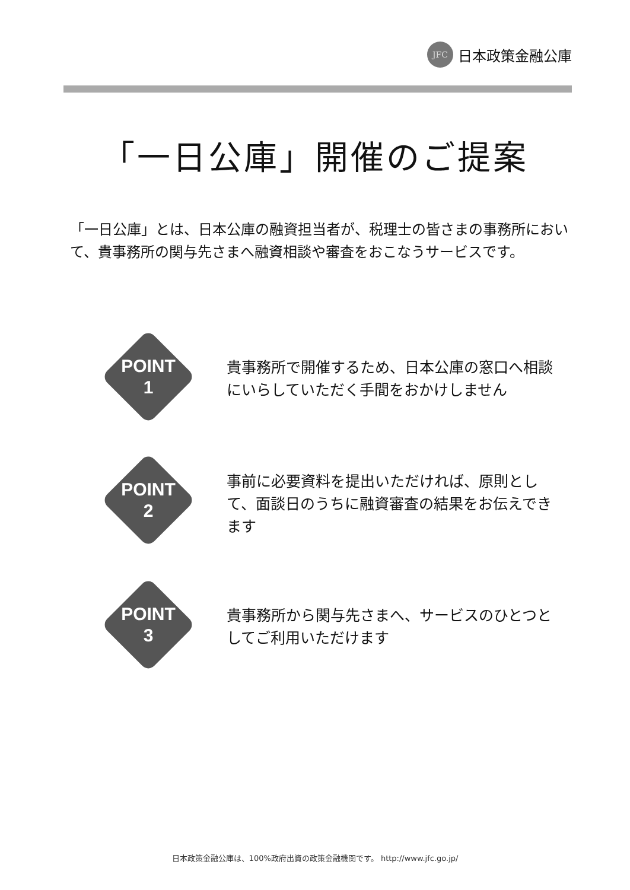JFC
日本政策金融公庫
「一日公庫」開催のご提案
「一日公庫」とは、日本公庫の融資担当者が、税理士の皆さまの事務所において、貴事務所の関与先さまへ融資相談や審査をおこなうサービスです。
POINT
1
貴事務所で開催するため、日本公庫の窓口へ相談にいらしていただく手間をおかけしません
POINT
2
事前に必要資料を提出いただければ、原則として、面談日のうちに融資審査の結果をお伝えできます
POINT
3
貴事務所から関与先さまへ、サービスのひとつとしてご利用いただけます
日本政策金融公庫は、100%政府出資の政策金融機関です。 http://www.jfc.go.jp/